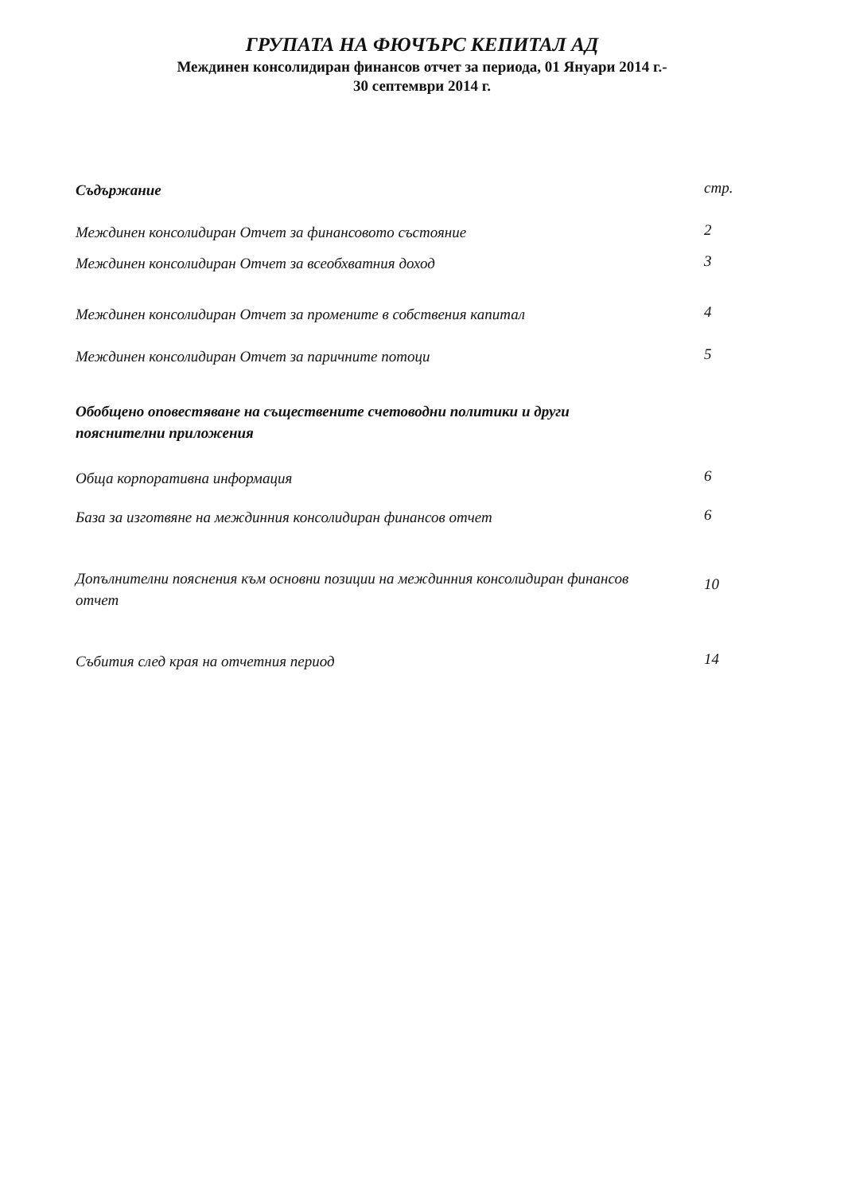ГРУПАТА НА ФЮЧЪРС КЕПИТАЛ АД
Междинен консолидиран финансов отчет за периода, 01 Януари 2014 г.-
30 септември 2014 г.
Съдържание
стр.
Междинен консолидиран Отчет за финансовото състояние
2
Междинен консолидиран Отчет за всеобхватния доход
3
Междинен консолидиран Отчет за промените в собствения капитал
4
Междинен консолидиран Отчет за паричните потоци
5
Обобщено оповестяване на съществените счетоводни политики и други пояснителни приложения
Обща корпоративна информация
6
База за изготвяне на междинния консолидиран финансов отчет
6
Допълнителни пояснения към основни позиции на междинния консолидиран финансов отчет
10
Събития след края на отчетния период
14